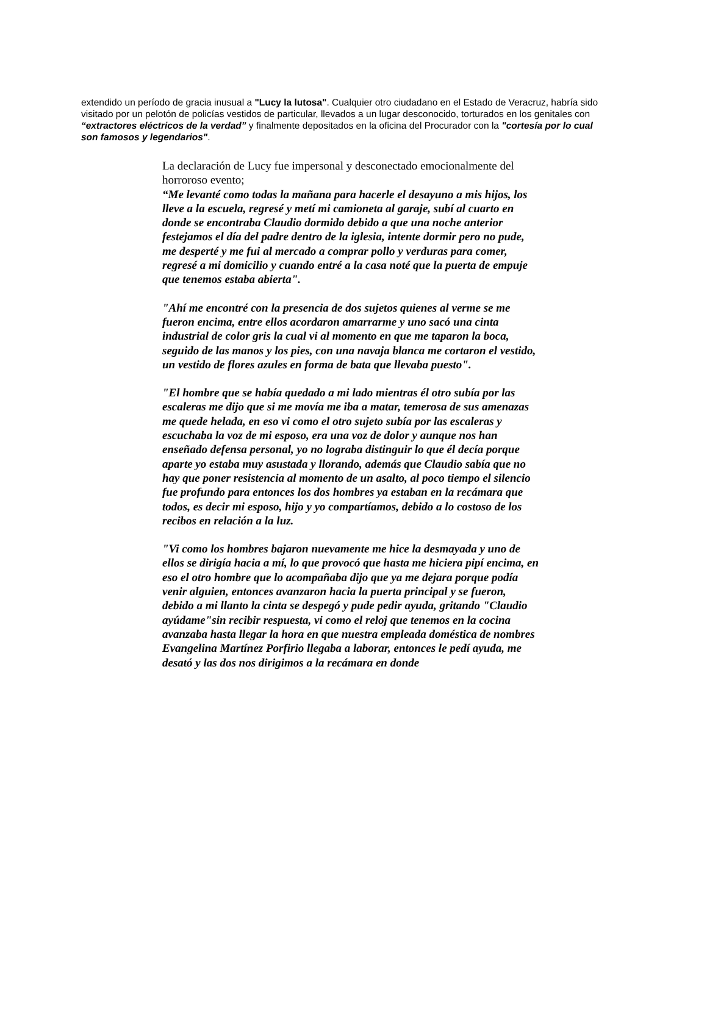extendido un período de gracia inusual a "Lucy la lutosa". Cualquier otro ciudadano en el Estado de Veracruz, habría sido visitado por un pelotón de policías vestidos de particular, llevados a un lugar desconocido, torturados en los genitales con “extractores eléctricos de la verdad” y finalmente depositados en la oficina del Procurador con la "cortesía por lo cual son famosos y legendarios".
La declaración de Lucy fue impersonal y desconectado emocionalmente del horroroso evento;
“Me levanté como todas la mañana para hacerle el desayuno a mis hijos, los lleve a la escuela, regresé y metí mi camioneta al garaje, subí al cuarto en donde se encontraba Claudio dormido debido a que una noche anterior festejamos el día del padre dentro de la iglesia, intente dormir pero no pude, me desperté y me fui al mercado a comprar pollo y verduras para comer, regresé a mi domicilio y cuando entré a la casa noté que la puerta de empuje que tenemos estaba abierta".
"Ahí me encontré con la presencia de dos sujetos quienes al verme se me fueron encima, entre ellos acordaron amarrarme y uno sacó una cinta industrial de color gris la cual vi al momento en que me taparon la boca, seguido de las manos y los pies, con una navaja blanca me cortaron el vestido, un vestido de flores azules en forma de bata que llevaba puesto".
"El hombre que se había quedado a mi lado mientras él otro subía por las escaleras me dijo que si me movía me iba a matar, temerosa de sus amenazas me quede helada, en eso vi como el otro sujeto subía por las escaleras y escuchaba la voz de mi esposo, era una voz de dolor y aunque nos han enseñado defensa personal, yo no lograba distinguir lo que él decía porque aparte yo estaba muy asustada y llorando, además que Claudio sabía que no hay que poner resistencia al momento de un asalto, al poco tiempo el silencio fue profundo para entonces los dos hombres ya estaban en la recámara que todos, es decir mi esposo, hijo y yo compartíamos, debido a lo costoso de los recibos en relación a la luz.
"Vi como los hombres bajaron nuevamente me hice la desmayada y uno de ellos se dirigía hacia a mí, lo que provocó que hasta me hiciera pipí encima, en eso el otro hombre que lo acompañaba dijo que ya me dejara porque podía venir alguien, entonces avanzaron hacia la puerta principal y se fueron, debido a mi llanto la cinta se despegó y pude pedir ayuda, gritando "Claudio ayúdame"sin recibir respuesta, vi como el reloj que tenemos en la cocina avanzaba hasta llegar la hora en que nuestra empleada doméstica de nombres Evangelina Martínez Porfirio llegaba a laborar, entonces le pedí ayuda, me desató y las dos nos dirigimos a la recámara en donde